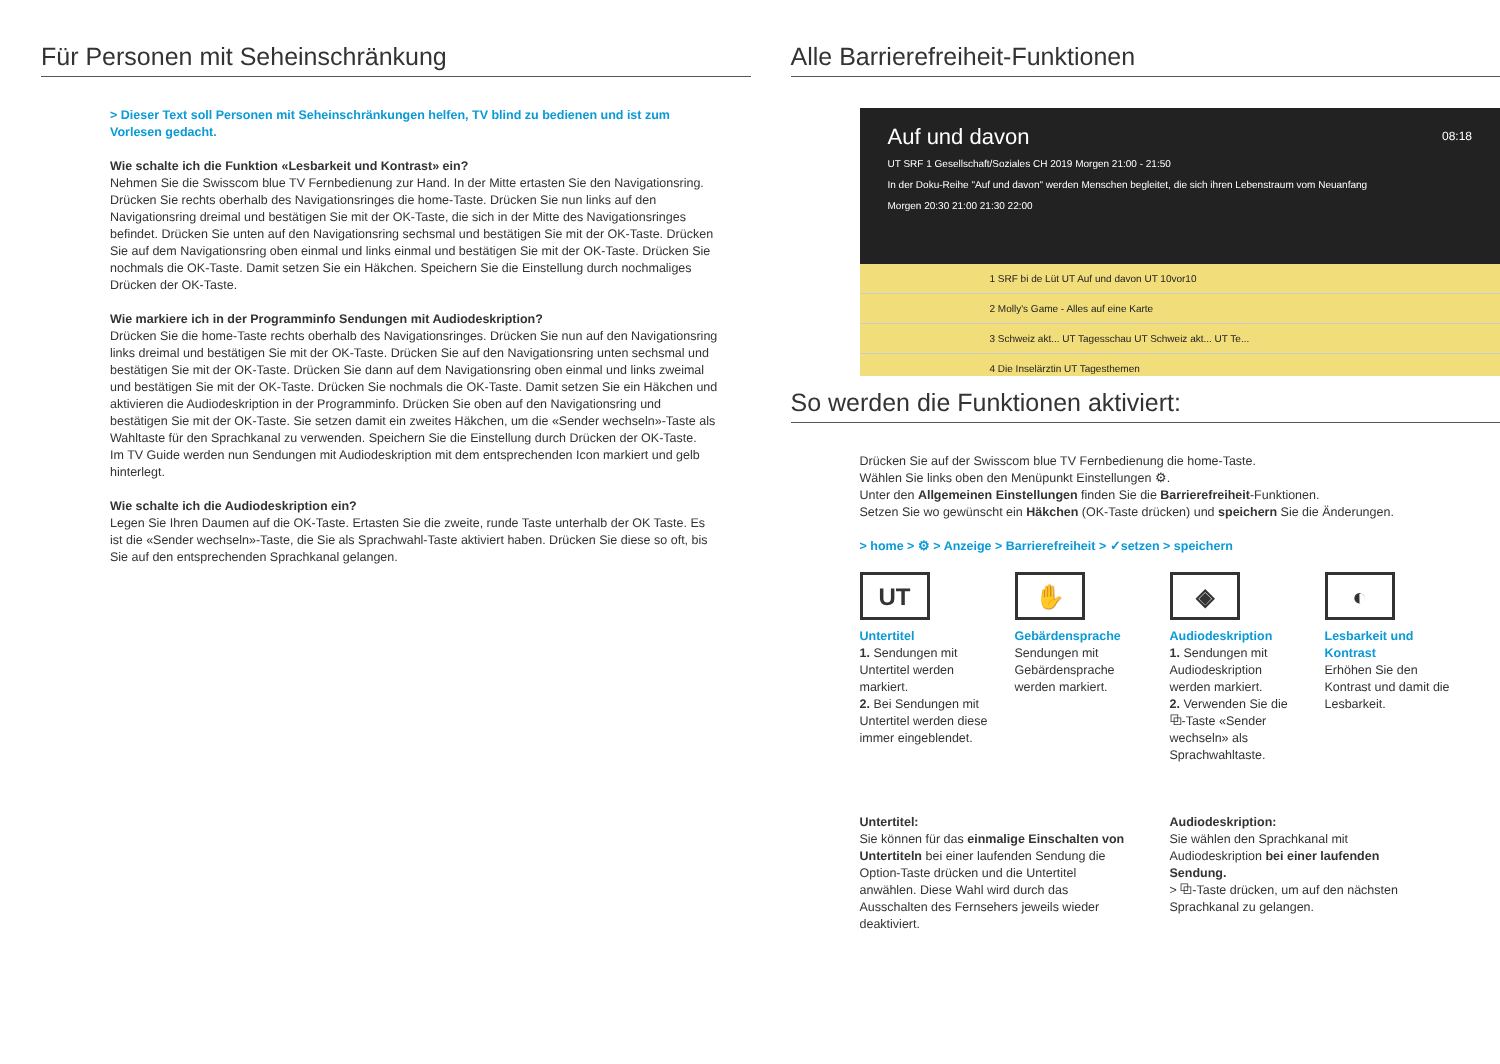Für Personen mit Seheinschränkung
> Dieser Text soll Personen mit Seheinschränkungen helfen, TV blind zu bedienen und ist zum Vorlesen gedacht.
Wie schalte ich die Funktion «Lesbarkeit und Kontrast» ein?
Nehmen Sie die Swisscom blue TV Fernbedienung zur Hand. In der Mitte ertasten Sie den Navigationsring. Drücken Sie rechts oberhalb des Navigationsringes die home-Taste. Drücken Sie nun links auf den Navigationsring dreimal und bestätigen Sie mit der OK-Taste, die sich in der Mitte des Navigationsringes befindet. Drücken Sie unten auf den Navigationsring sechsmal und bestätigen Sie mit der OK-Taste. Drücken Sie auf dem Navigationsring oben einmal und links einmal und bestätigen Sie mit der OK-Taste. Drücken Sie nochmals die OK-Taste. Damit setzen Sie ein Häkchen. Speichern Sie die Einstellung durch nochmaliges Drücken der OK-Taste.
Wie markiere ich in der Programminfo Sendungen mit Audiodeskription?
Drücken Sie die home-Taste rechts oberhalb des Navigationsringes. Drücken Sie nun auf den Navigationsring links dreimal und bestätigen Sie mit der OK-Taste. Drücken Sie auf den Navigationsring unten sechsmal und bestätigen Sie mit der OK-Taste. Drücken Sie dann auf dem Navigationsring oben einmal und links zweimal und bestätigen Sie mit der OK-Taste. Drücken Sie nochmals die OK-Taste. Damit setzen Sie ein Häkchen und aktivieren die Audiodeskription in der Programminfo. Drücken Sie oben auf den Navigationsring und bestätigen Sie mit der OK-Taste. Sie setzen damit ein zweites Häkchen, um die «Sender wechseln»-Taste als Wahltaste für den Sprachkanal zu verwenden. Speichern Sie die Einstellung durch Drücken der OK-Taste.
Im TV Guide werden nun Sendungen mit Audiodeskription mit dem entsprechenden Icon markiert und gelb hinterlegt.
Wie schalte ich die Audiodeskription ein?
Legen Sie Ihren Daumen auf die OK-Taste. Ertasten Sie die zweite, runde Taste unterhalb der OK Taste. Es ist die «Sender wechseln»-Taste, die Sie als Sprachwahl-Taste aktiviert haben. Drücken Sie diese so oft, bis Sie auf den entsprechenden Sprachkanal gelangen.
Alle Barrierefreiheit-Funktionen
Auf und davon 08:18
UT SRF 1 Gesellschaft/Soziales CH 2019 Morgen 21:00 - 21:50
In der Doku-Reihe "Auf und davon" werden Menschen begleitet, die sich ihren Lebenstraum vom Neuanfang
Morgen 20:30 21:00 21:30 22:00
1 SRF bi de Lüt UT Auf und davon UT 10vor10
2 Molly's Game - Alles auf eine Karte
3 Schweiz akt... UT Tagesschau UT Schweiz akt... UT Te...
4 Die Inselärztin UT Tagesthemen
So werden die Funktionen aktiviert:
Drücken Sie auf der Swisscom blue TV Fernbedienung die home-Taste.
Wählen Sie links oben den Menüpunkt Einstellungen ⚙.
Unter den Allgemeinen Einstellungen finden Sie die Barrierefreiheit-Funktionen.
Setzen Sie wo gewünscht ein Häkchen (OK-Taste drücken) und speichern Sie die Änderungen.
> home > ⚙ > Anzeige > Barrierefreiheit > ✓setzen > speichern
UT
Untertitel
1. Sendungen mit Untertitel werden markiert.
2. Bei Sendungen mit Untertitel werden diese immer eingeblendet.
✋
Gebärdensprache
Sendungen mit Gebärdensprache werden markiert.
◈
Audiodeskription
1. Sendungen mit Audiodeskription werden markiert.
2. Verwenden Sie die ⧉-Taste «Sender wechseln» als Sprachwahltaste.
◐
Lesbarkeit und Kontrast
Erhöhen Sie den Kontrast und damit die Lesbarkeit.
Untertitel:
Sie können für das einmalige Einschalten von Untertiteln bei einer laufenden Sendung die Option-Taste drücken und die Untertitel anwählen. Diese Wahl wird durch das Ausschalten des Fernsehers jeweils wieder deaktiviert.
Audiodeskription:
Sie wählen den Sprachkanal mit Audiodeskription bei einer laufenden Sendung.
> ⧉-Taste drücken, um auf den nächsten Sprachkanal zu gelangen.